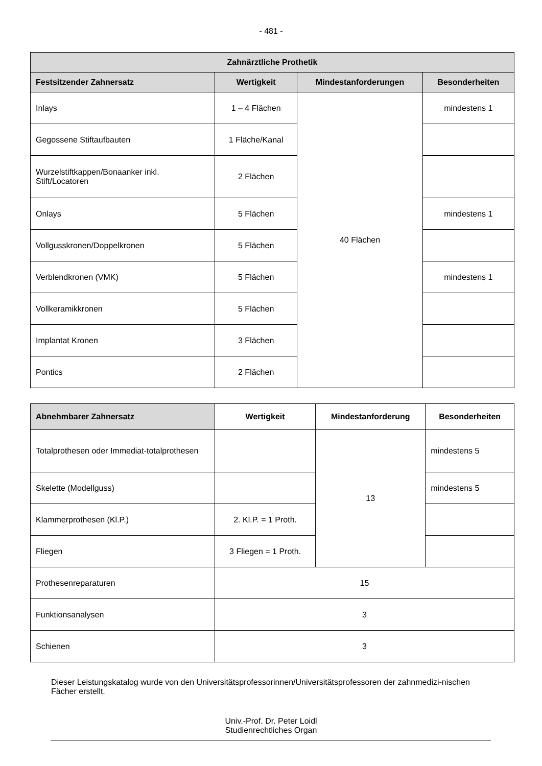- 481 -
| Zahnärztliche Prothetik | | | |
| --- | --- | --- | --- |
| Festsitzender Zahnersatz | Wertigkeit | Mindestanforderungen | Besonderheiten |
| Inlays | 1 – 4 Flächen | 40 Flächen | mindestens 1 |
| Gegossene Stiftaufbauten | 1 Fläche/Kanal | | |
| Wurzelstiftkappen/Bonaanker inkl. Stift/Locatoren | 2 Flächen | | |
| Onlays | 5 Flächen | | mindestens 1 |
| Vollgusskronen/Doppelkronen | 5 Flächen | | |
| Verblendkronen (VMK) | 5 Flächen | | mindestens 1 |
| Vollkeramikkronen | 5 Flächen | | |
| Implantat Kronen | 3 Flächen | | |
| Pontics | 2 Flächen | | |
| Abnehmbarer Zahnersatz | Wertigkeit | Mindestanforderung | Besonderheiten |
| --- | --- | --- | --- |
| Totalprothesen oder Immediat-totalprothesen | | 13 | mindestens 5 |
| Skelette (Modellguss) | | | mindestens 5 |
| Klammerprothesen (Kl.P.) | 2. Kl.P. = 1 Proth. | | |
| Fliegen | 3 Fliegen = 1 Proth. | | |
| Prothesenreparaturen | 15 | | |
| Funktionsanalysen | 3 | | |
| Schienen | 3 | | |
Dieser Leistungskatalog wurde von den Universitätsprofessorinnen/Universitätsprofessoren der zahnmedizi-nischen Fächer erstellt.
Univ.-Prof. Dr. Peter Loidl
Studienrechtliches Organ